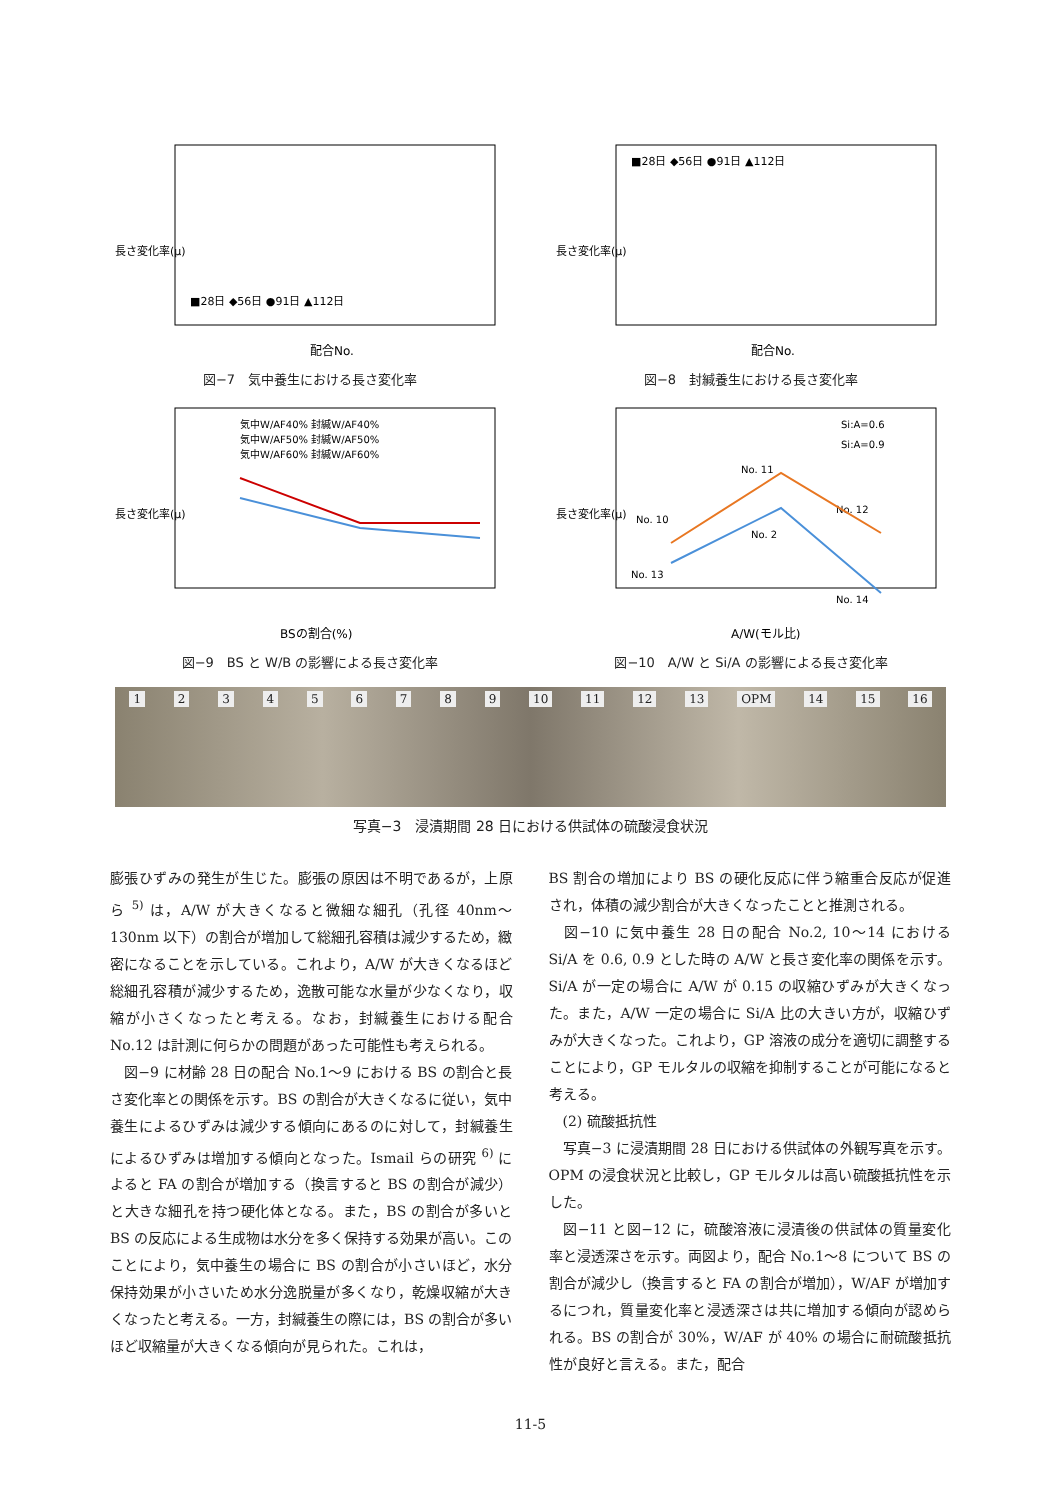長さ変化率(μ)
配合No.
■28日 ◆56日 ●91日 ▲112日
図−7　気中養生における長さ変化率
長さ変化率(μ)
配合No.
■28日 ◆56日 ●91日 ▲112日
図−8　封緘養生における長さ変化率
長さ変化率(μ)
BSの割合(%)
気中W/AF40% 封緘W/AF40%
気中W/AF50% 封緘W/AF50%
気中W/AF60% 封緘W/AF60%
図−9　BS と W/B の影響による長さ変化率
長さ変化率(μ)
A/W(モル比)
Si:A=0.6
Si:A=0.9
No. 11
No. 10
No. 2
No. 12
No. 13
No. 14
図−10　A/W と Si/A の影響による長さ変化率
123456789 10 11 12 13 OPM 14 15 16
写真−3　浸漬期間 28 日における供試体の硫酸浸食状況
膨張ひずみの発生が生じた。膨張の原因は不明であるが，上原ら <sup>5)</sup> は，A/W が大きくなると微細な細孔（孔径 40nm～130nm 以下）の割合が増加して総細孔容積は減少するため，緻密になることを示している。これより，A/W が大きくなるほど総細孔容積が減少するため，逸散可能な水量が少なくなり，収縮が小さくなったと考える。なお，封緘養生における配合 No.12 は計測に何らかの問題があった可能性も考えられる。
　図−9 に材齢 28 日の配合 No.1～9 における BS の割合と長さ変化率との関係を示す。BS の割合が大きくなるに従い，気中養生によるひずみは減少する傾向にあるのに対して，封緘養生によるひずみは増加する傾向となった。Ismail らの研究 <sup>6)</sup> によると FA の割合が増加する（換言すると BS の割合が減少）と大きな細孔を持つ硬化体となる。また，BS の割合が多いと BS の反応による生成物は水分を多く保持する効果が高い。このことにより，気中養生の場合に BS の割合が小さいほど，水分保持効果が小さいため水分逸脱量が多くなり，乾燥収縮が大きくなったと考える。一方，封緘養生の際には，BS の割合が多いほど収縮量が大きくなる傾向が見られた。これは，
BS 割合の増加により BS の硬化反応に伴う縮重合反応が促進され，体積の減少割合が大きくなったことと推測される。
　図−10 に気中養生 28 日の配合 No.2, 10～14 における Si/A を 0.6, 0.9 とした時の A/W と長さ変化率の関係を示す。Si/A が一定の場合に A/W が 0.15 の収縮ひずみが大きくなった。また，A/W 一定の場合に Si/A 比の大きい方が，収縮ひずみが大きくなった。これより，GP 溶液の成分を適切に調整することにより，GP モルタルの収縮を抑制することが可能になると考える。
　(2) 硫酸抵抗性
　写真−3 に浸漬期間 28 日における供試体の外観写真を示す。OPM の浸食状況と比較し，GP モルタルは高い硫酸抵抗性を示した。
　図−11 と図−12 に，硫酸溶液に浸漬後の供試体の質量変化率と浸透深さを示す。両図より，配合 No.1～8 について BS の割合が減少し（換言すると FA の割合が増加），W/AF が増加するにつれ，質量変化率と浸透深さは共に増加する傾向が認められる。BS の割合が 30%，W/AF が 40% の場合に耐硫酸抵抗性が良好と言える。また，配合
11-5